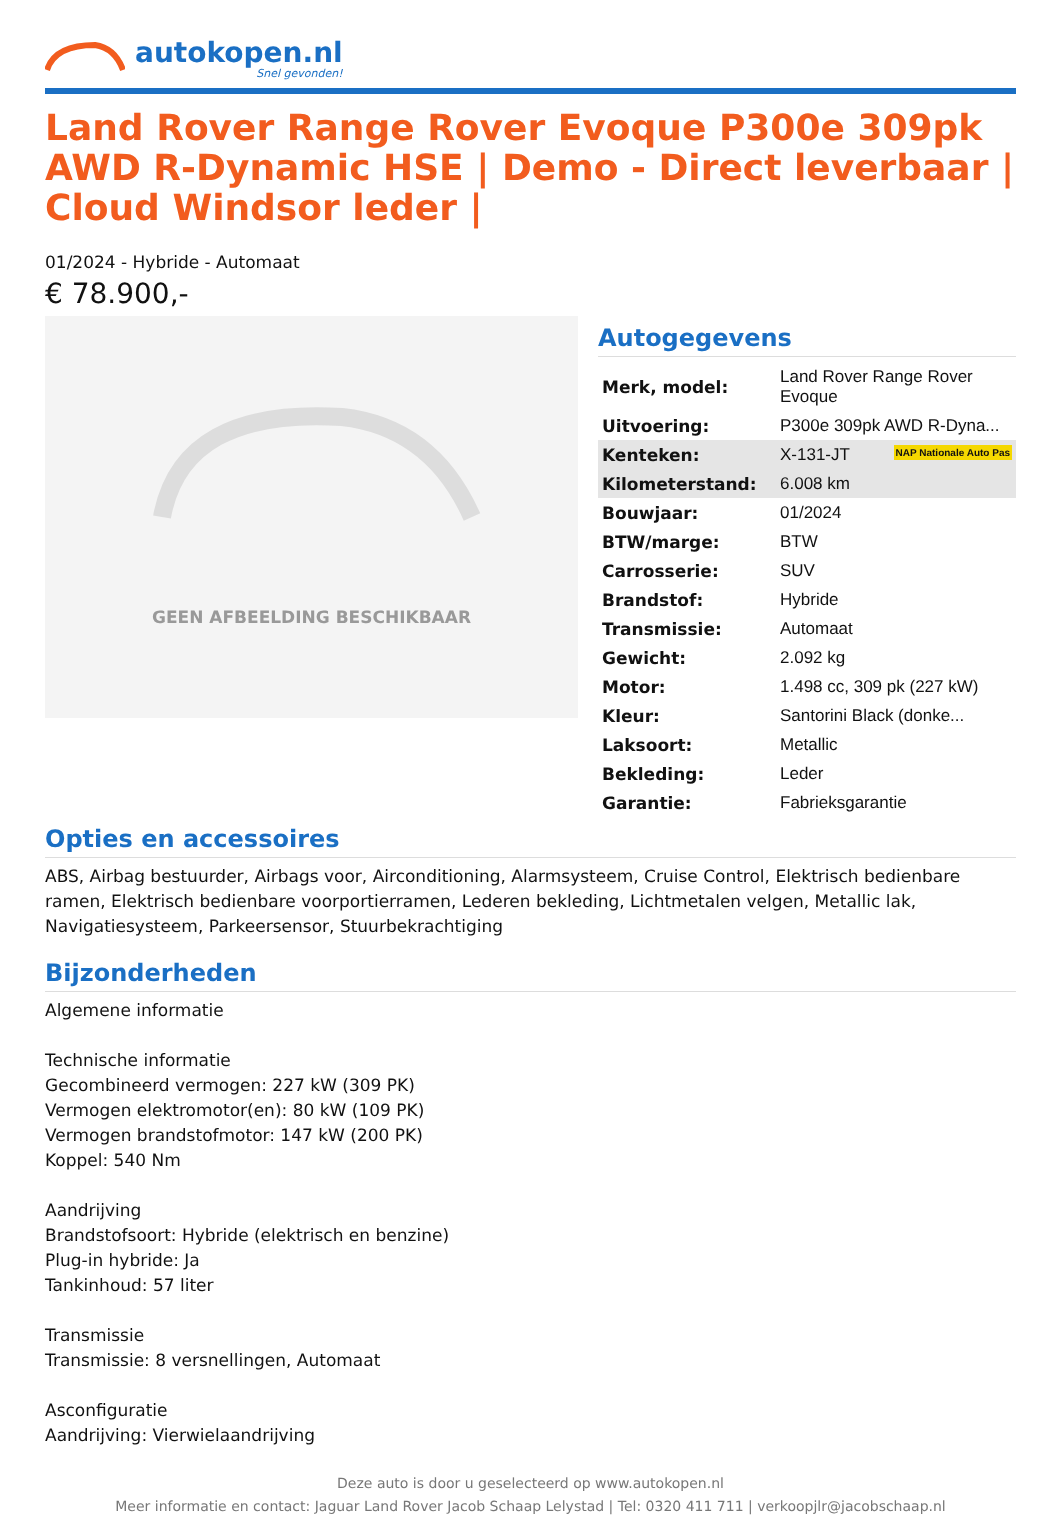autokopen.nl
Snel gevonden!
Land Rover Range Rover Evoque P300e 309pk AWD R-Dynamic HSE | Demo - Direct leverbaar | Cloud Windsor leder |
01/2024 - Hybride - Automaat
€ 78.900,-
GEEN AFBEELDING BESCHIKBAAR
Autogegevens
| Merk, model: | Land Rover Range Rover Evoque |
| Uitvoering: | P300e 309pk AWD R-Dyna... |
| Kenteken: | X-131-JT NAP Nationale Auto Pas |
| Kilometerstand: | 6.008 km |
| Bouwjaar: | 01/2024 |
| BTW/marge: | BTW |
| Carrosserie: | SUV |
| Brandstof: | Hybride |
| Transmissie: | Automaat |
| Gewicht: | 2.092 kg |
| Motor: | 1.498 cc, 309 pk (227 kW) |
| Kleur: | Santorini Black (donke... |
| Laksoort: | Metallic |
| Bekleding: | Leder |
| Garantie: | Fabrieksgarantie |
Opties en accessoires
ABS, Airbag bestuurder, Airbags voor, Airconditioning, Alarmsysteem, Cruise Control, Elektrisch bedienbare ramen, Elektrisch bedienbare voorportierramen, Lederen bekleding, Lichtmetalen velgen, Metallic lak, Navigatiesysteem, Parkeersensor, Stuurbekrachtiging
Bijzonderheden
Algemene informatie
Technische informatie
Gecombineerd vermogen: 227 kW (309 PK)
Vermogen elektromotor(en): 80 kW (109 PK)
Vermogen brandstofmotor: 147 kW (200 PK)
Koppel: 540 Nm
Aandrijving
Brandstofsoort: Hybride (elektrisch en benzine)
Plug-in hybride: Ja
Tankinhoud: 57 liter
Transmissie
Transmissie: 8 versnellingen, Automaat
Asconfiguratie
Aandrijving: Vierwielaandrijving
Deze auto is door u geselecteerd op www.autokopen.nl
Meer informatie en contact: Jaguar Land Rover Jacob Schaap Lelystad | Tel: 0320 411 711 | verkoopjlr@jacobschaap.nl